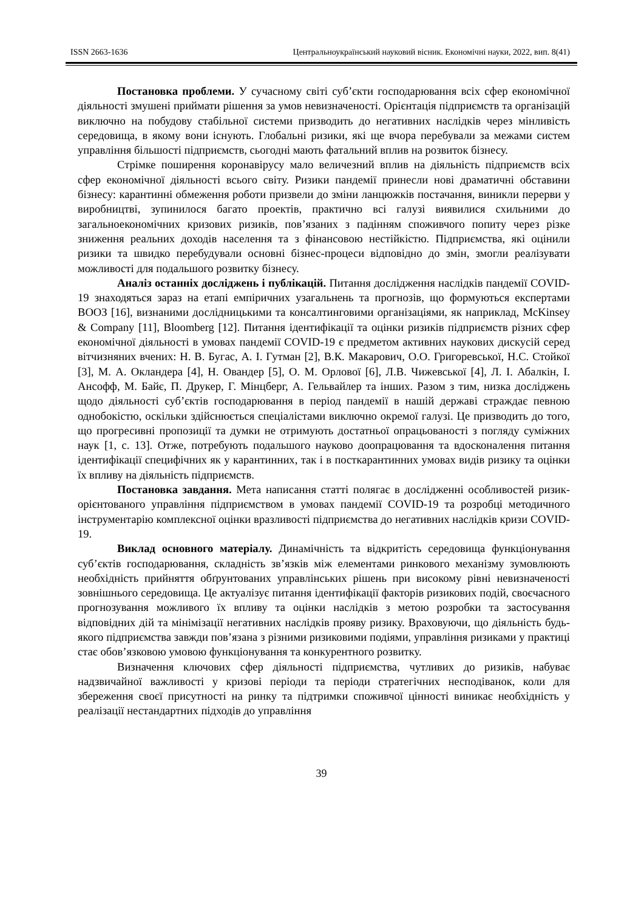ISSN 2663-1636 Центральноукраїнський науковий вісник. Економічні науки, 2022, вип. 8(41)
Постановка проблеми. У сучасному світі суб’єкти господарювання всіх сфер економічної діяльності змушені приймати рішення за умов невизначеності. Орієнтація підприємств та організацій виключно на побудову стабільної системи призводить до негативних наслідків через мінливість середовища, в якому вони існують. Глобальні ризики, які ще вчора перебували за межами систем управління більшості підприємств, сьогодні мають фатальний вплив на розвиток бізнесу.
Стрімке поширення коронавірусу мало величезний вплив на діяльність підприємств всіх сфер економічної діяльності всього світу. Ризики пандемії принесли нові драматичні обставини бізнесу: карантинні обмеження роботи призвели до зміни ланцюжків постачання, виникли перерви у виробництві, зупинилося багато проектів, практично всі галузі виявилися схильними до загальноекономічних кризових ризиків, пов’язаних з падінням споживчого попиту через різке зниження реальних доходів населення та з фінансовою нестійкістю. Підприємства, які оцінили ризики та швидко перебудували основні бізнес-процеси відповідно до змін, змогли реалізувати можливості для подальшого розвитку бізнесу.
Аналіз останніх досліджень і публікацій. Питання дослідження наслідків пандемії COVID-19 знаходяться зараз на етапі емпіричних узагальнень та прогнозів, що формуються експертами ВООЗ [16], визнаними дослідницькими та консалтинговими організаціями, як наприклад, McKinsey & Company [11], Bloomberg [12]. Питання ідентифікації та оцінки ризиків підприємств різних сфер економічної діяльності в умовах пандемії COVID-19 є предметом активних наукових дискусій серед вітчизняних вчених: Н. В. Бугас, А. І. Гутман [2], В.К. Макарович, О.О. Григоревської, Н.С. Стойкої [3], М. А. Окландера [4], Н. Овандер [5], О. М. Орлової [6], Л.В. Чижевської [4], Л. І. Абалкін, І. Ансофф, М. Байє, П. Друкер, Г. Мінцберг, А. Гельвайлер та інших. Разом з тим, низка досліджень щодо діяльності суб’єктів господарювання в період пандемії в нашій державі страждає певною однобокістю, оскільки здійснюється спеціалістами виключно окремої галузі. Це призводить до того, що прогресивні пропозиції та думки не отримують достатньої опрацьованості з погляду суміжних наук [1, с. 13]. Отже, потребують подальшого науково доопрацювання та вдосконалення питання ідентифікації специфічних як у карантинних, так і в посткарантинних умовах видів ризику та оцінки їх впливу на діяльність підприємств.
Постановка завдання. Мета написання статті полягає в дослідженні особливостей ризик-орієнтованого управління підприємством в умовах пандемії COVID-19 та розробці методичного інструментарію комплексної оцінки вразливості підприємства до негативних наслідків кризи COVID-19.
Виклад основного матеріалу. Динамічність та відкритість середовища функціонування суб’єктів господарювання, складність зв’язків між елементами ринкового механізму зумовлюють необхідність прийняття обґрунтованих управлінських рішень при високому рівні невизначеності зовнішнього середовища. Це актуалізує питання ідентифікації факторів ризикових подій, своєчасного прогнозування можливого їх впливу та оцінки наслідків з метою розробки та застосування відповідних дій та мінімізації негативних наслідків прояву ризику. Враховуючи, що діяльність будь-якого підприємства завжди пов’язана з різними ризиковими подіями, управління ризиками у практиці стає обов’язковою умовою функціонування та конкурентного розвитку.
Визначення ключових сфер діяльності підприємства, чутливих до ризиків, набуває надзвичайної важливості у кризові періоди та періоди стратегічних несподіванок, коли для збереження своєї присутності на ринку та підтримки споживчої цінності виникає необхідність у реалізації нестандартних підходів до управління
39